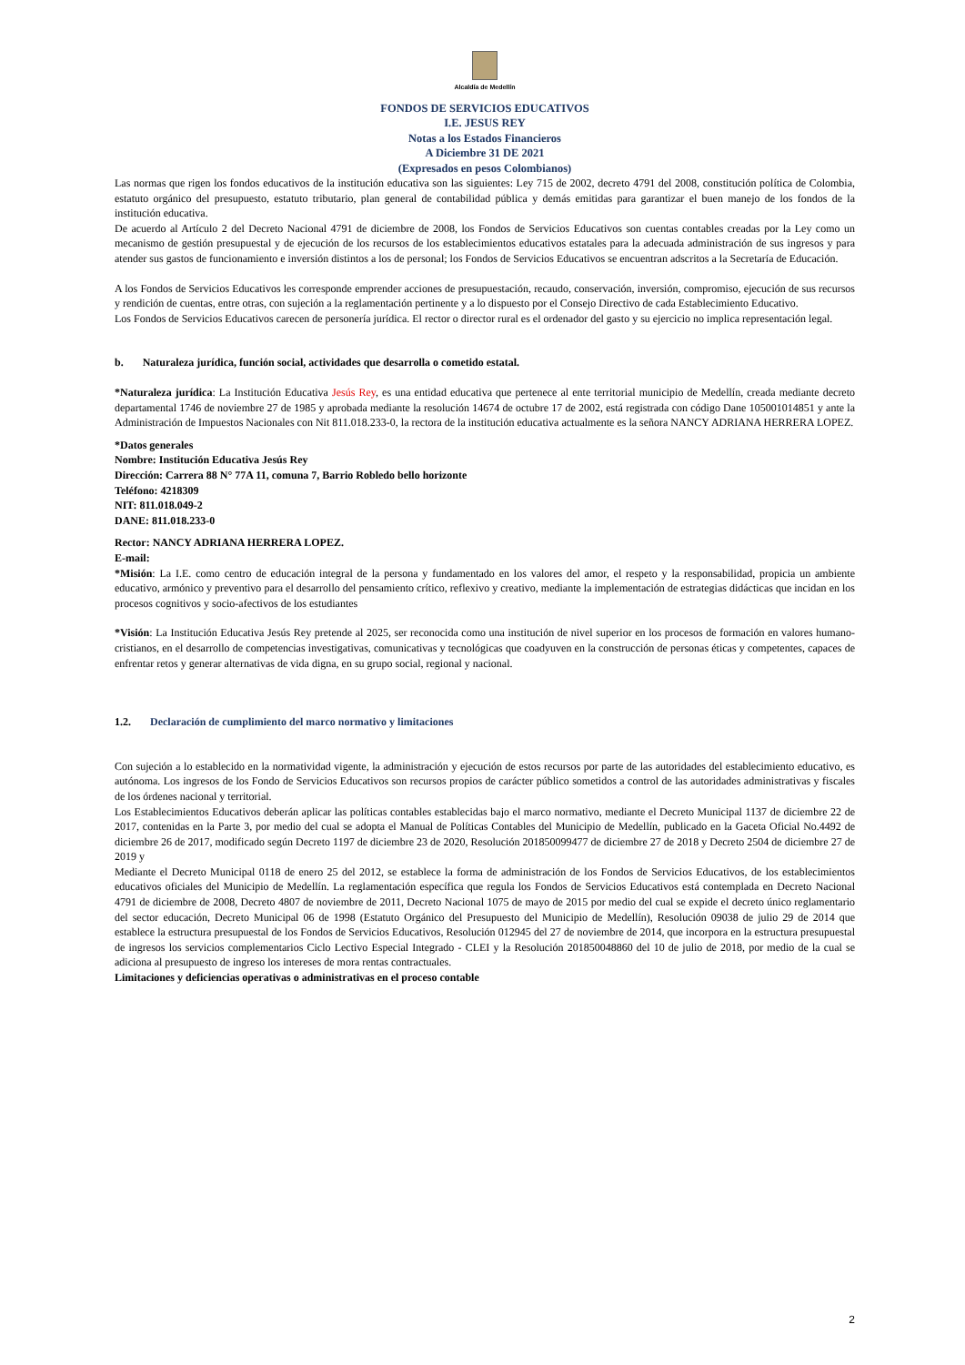Alcaldía de Medellín
FONDOS DE SERVICIOS EDUCATIVOS
I.E. JESUS REY
Notas a los Estados Financieros
A Diciembre 31 DE 2021
(Expresados en pesos Colombianos)
Las normas que rigen los fondos educativos de la institución educativa son las siguientes: Ley 715 de 2002, decreto 4791 del 2008, constitución política de Colombia, estatuto orgánico del presupuesto, estatuto tributario, plan general de contabilidad pública y demás emitidas para garantizar el buen manejo de los fondos de la institución educativa.
De acuerdo al Artículo 2 del Decreto Nacional 4791 de diciembre de 2008, los Fondos de Servicios Educativos son cuentas contables creadas por la Ley como un mecanismo de gestión presupuestal y de ejecución de los recursos de los establecimientos educativos estatales para la adecuada administración de sus ingresos y para atender sus gastos de funcionamiento e inversión distintos a los de personal; los Fondos de Servicios Educativos se encuentran adscritos a la Secretaría de Educación.
A los Fondos de Servicios Educativos les corresponde emprender acciones de presupuestación, recaudo, conservación, inversión, compromiso, ejecución de sus recursos y rendición de cuentas, entre otras, con sujeción a la reglamentación pertinente y a lo dispuesto por el Consejo Directivo de cada Establecimiento Educativo.
Los Fondos de Servicios Educativos carecen de personería jurídica. El rector o director rural es el ordenador del gasto y su ejercicio no implica representación legal.
b. Naturaleza jurídica, función social, actividades que desarrolla o cometido estatal.
*Naturaleza jurídica: La Institución Educativa Jesús Rey, es una entidad educativa que pertenece al ente territorial municipio de Medellín, creada mediante decreto departamental 1746 de noviembre 27 de 1985 y aprobada mediante la resolución 14674 de octubre 17 de 2002, está registrada con código Dane 105001014851 y ante la Administración de Impuestos Nacionales con Nit 811.018.233-0, la rectora de la institución educativa actualmente es la señora NANCY ADRIANA HERRERA LOPEZ.
*Datos generales
Nombre: Institución Educativa Jesús Rey
Dirección: Carrera 88 N° 77A 11, comuna 7, Barrio Robledo bello horizonte
Teléfono: 4218309
NIT: 811.018.049-2
DANE: 811.018.233-0
Rector: NANCY ADRIANA HERRERA LOPEZ.
E-mail:
*Misión: La I.E. como centro de educación integral de la persona y fundamentado en los valores del amor, el respeto y la responsabilidad, propicia un ambiente educativo, armónico y preventivo para el desarrollo del pensamiento crítico, reflexivo y creativo, mediante la implementación de estrategias didácticas que incidan en los procesos cognitivos y socio-afectivos de los estudiantes
*Visión: La Institución Educativa Jesús Rey pretende al 2025, ser reconocida como una institución de nivel superior en los procesos de formación en valores humano-cristianos, en el desarrollo de competencias investigativas, comunicativas y tecnológicas que coadyuven en la construcción de personas éticas y competentes, capaces de enfrentar retos y generar alternativas de vida digna, en su grupo social, regional y nacional.
1.2. Declaración de cumplimiento del marco normativo y limitaciones
Con sujeción a lo establecido en la normatividad vigente, la administración y ejecución de estos recursos por parte de las autoridades del establecimiento educativo, es autónoma. Los ingresos de los Fondo de Servicios Educativos son recursos propios de carácter público sometidos a control de las autoridades administrativas y fiscales de los órdenes nacional y territorial.
Los Establecimientos Educativos deberán aplicar las políticas contables establecidas bajo el marco normativo, mediante el Decreto Municipal 1137 de diciembre 22 de 2017, contenidas en la Parte 3, por medio del cual se adopta el Manual de Políticas Contables del Municipio de Medellín, publicado en la Gaceta Oficial No.4492 de diciembre 26 de 2017, modificado según Decreto 1197 de diciembre 23 de 2020, Resolución 201850099477 de diciembre 27 de 2018 y Decreto 2504 de diciembre 27 de 2019 y
Mediante el Decreto Municipal 0118 de enero 25 del 2012, se establece la forma de administración de los Fondos de Servicios Educativos, de los establecimientos educativos oficiales del Municipio de Medellín. La reglamentación específica que regula los Fondos de Servicios Educativos está contemplada en Decreto Nacional 4791 de diciembre de 2008, Decreto 4807 de noviembre de 2011, Decreto Nacional 1075 de mayo de 2015 por medio del cual se expide el decreto único reglamentario del sector educación, Decreto Municipal 06 de 1998 (Estatuto Orgánico del Presupuesto del Municipio de Medellín), Resolución 09038 de julio 29 de 2014 que establece la estructura presupuestal de los Fondos de Servicios Educativos, Resolución 012945 del 27 de noviembre de 2014, que incorpora en la estructura presupuestal de ingresos los servicios complementarios Ciclo Lectivo Especial Integrado - CLEI y la Resolución 201850048860 del 10 de julio de 2018, por medio de la cual se adiciona al presupuesto de ingreso los intereses de mora rentas contractuales.
Limitaciones y deficiencias operativas o administrativas en el proceso contable
2